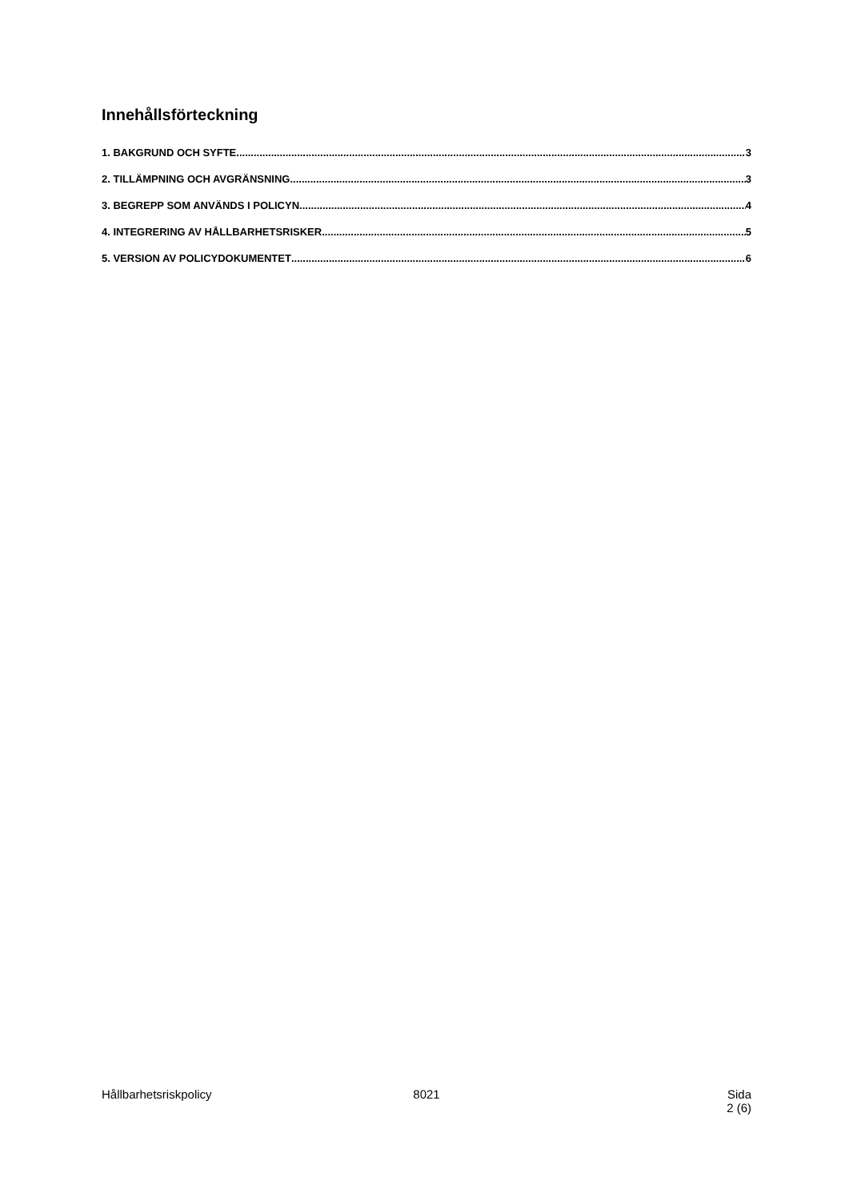Innehållsförteckning
1. BAKGRUND OCH SYFTE 3
2. TILLÄMPNING OCH AVGRÄNSNING 3
3. BEGREPP SOM ANVÄNDS I POLICYN 4
4. INTEGRERING AV HÅLLBARHETSRISKER 5
5. VERSION AV POLICYDOKUMENTET 6
Hållbarhetsriskpolicy 8021 Sida
2 (6)